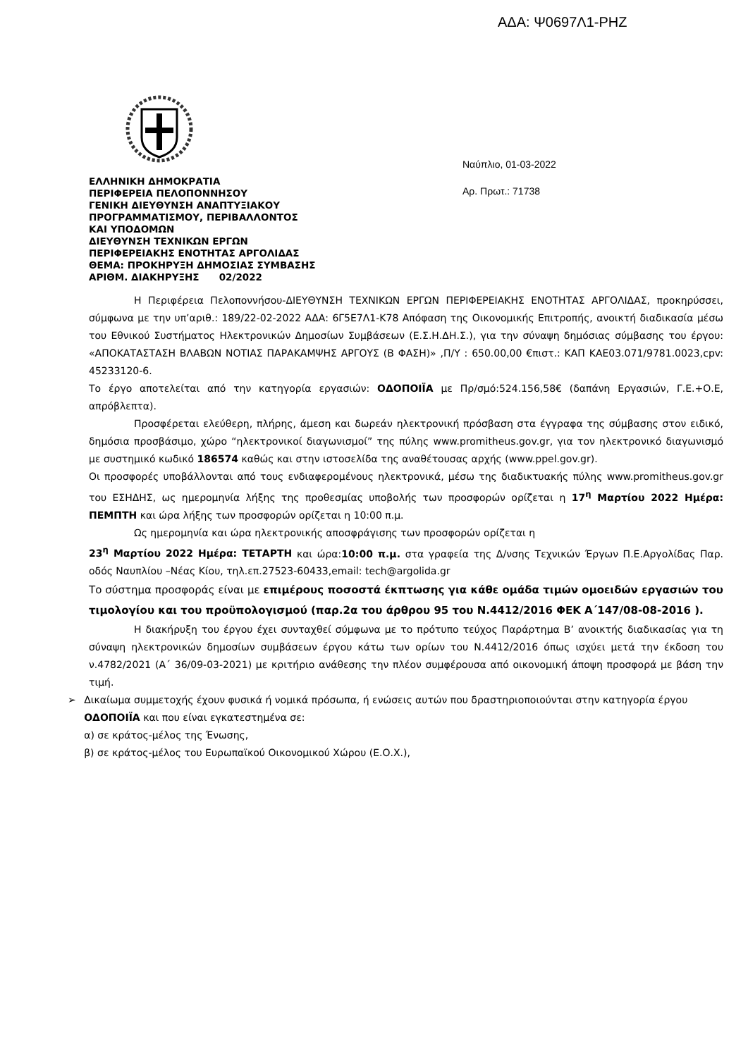ΑΔΑ: Ψ0697Λ1-ΡΗΖ
ΕΛΛΗΝΙΚΗ ΔΗΜΟΚΡΑΤΙΑ
ΠΕΡΙΦΕΡΕΙΑ ΠΕΛΟΠΟΝΝΗΣΟΥ
ΓΕΝΙΚΗ ΔΙΕΥΘΥΝΣΗ ΑΝΑΠΤΥΞΙΑΚΟΥ
ΠΡΟΓΡΑΜΜΑΤΙΣΜΟΥ, ΠΕΡΙΒΑΛΛΟΝΤΟΣ
ΚΑΙ ΥΠΟΔΟΜΩΝ
ΔΙΕΥΘΥΝΣΗ ΤΕΧΝΙΚΩΝ ΕΡΓΩΝ
ΠΕΡΙΦΕΡΕΙΑΚΗΣ ΕΝΟΤΗΤΑΣ ΑΡΓΟΛΙΔΑΣ
ΘΕΜΑ: ΠΡΟΚΗΡΥΞΗ ΔΗΜΟΣΙΑΣ ΣΥΜΒΑΣΗΣ
ΑΡΙΘΜ. ΔΙΑΚΗΡΥΞΗΣ 02/2022
Ναύπλιο, 01-03-2022
Αρ. Πρωτ.: 71738
Η Περιφέρεια Πελοποννήσου-ΔΙΕΥΘΥΝΣΗ ΤΕΧΝΙΚΩΝ ΕΡΓΩΝ ΠΕΡΙΦΕΡΕΙΑΚΗΣ ΕΝΟΤΗΤΑΣ ΑΡΓΟΛΙΔΑΣ, προκηρύσσει, σύμφωνα με την υπ’αριθ.: 189/22-02-2022 ΑΔΑ: 6Γ5Ε7Λ1-Κ78 Απόφαση της Οικονομικής Επιτροπής, ανοικτή διαδικασία μέσω του Εθνικού Συστήματος Ηλεκτρονικών Δημοσίων Συμβάσεων (Ε.Σ.Η.ΔΗ.Σ.), για την σύναψη δημόσιας σύμβασης του έργου: «ΑΠΟΚΑΤΑΣΤΑΣΗ ΒΛΑΒΩΝ ΝΟΤΙΑΣ ΠΑΡΑΚΑΜΨΗΣ ΑΡΓΟΥΣ (Β ΦΑΣΗ)» ,Π/Υ : 650.00,00 €πιστ.: ΚΑΠ ΚΑΕ03.071/9781.0023,cpv: 45233120-6.
Το έργο αποτελείται από την κατηγορία εργασιών: ΟΔΟΠΟΙΪΑ με Πρ/σμό:524.156,58€ (δαπάνη Εργασιών, Γ.Ε.+Ο.Ε, απρόβλεπτα).
Προσφέρεται ελεύθερη, πλήρης, άμεση και δωρεάν ηλεκτρονική πρόσβαση στα έγγραφα της σύμβασης στον ειδικό, δημόσια προσβάσιμο, χώρο “ηλεκτρονικοί διαγωνισμοί” της πύλης www.promitheus.gov.gr, για τον ηλεκτρονικό διαγωνισμό με συστημικό κωδικό 186574 καθώς και στην ιστοσελίδα της αναθέτουσας αρχής (www.ppel.gov.gr).
Οι προσφορές υποβάλλονται από τους ενδιαφερομένους ηλεκτρονικά, μέσω της διαδικτυακής πύλης www.promitheus.gov.gr του ΕΣΗΔΗΣ, ως ημερομηνία λήξης της προθεσμίας υποβολής των προσφορών ορίζεται η 17<sup>η</sup> Μαρτίου 2022 Ημέρα: ΠΕΜΠΤΗ και ώρα λήξης των προσφορών ορίζεται η 10:00 π.μ.
Ως ημερομηνία και ώρα ηλεκτρονικής αποσφράγισης των προσφορών ορίζεται η
23<sup>η</sup> Μαρτίου 2022 Ημέρα: ΤΕΤΑΡΤΗ και ώρα:10:00 π.μ. στα γραφεία της Δ/νσης Τεχνικών Έργων Π.Ε.Αργολίδας Παρ. οδός Ναυπλίου –Νέας Κίου, τηλ.επ.27523-60433,email: tech@argolida.gr
Το σύστημα προσφοράς είναι με επιμέρους ποσοστά έκπτωσης για κάθε ομάδα τιμών ομοειδών εργασιών του τιμολογίου και του προϋπολογισμού (παρ.2α του άρθρου 95 του Ν.4412/2016 ΦΕΚ Α΄147/08-08-2016 ).
Η διακήρυξη του έργου έχει συνταχθεί σύμφωνα με το πρότυπο τεύχος Παράρτημα Β’ ανοικτής διαδικασίας για τη σύναψη ηλεκτρονικών δημοσίων συμβάσεων έργου κάτω των ορίων του Ν.4412/2016 όπως ισχύει μετά την έκδοση του ν.4782/2021 (Α΄ 36/09-03-2021) με κριτήριο ανάθεσης την πλέον συμφέρουσα από οικονομική άποψη προσφορά με βάση την τιμή.
➢ Δικαίωμα συμμετοχής έχουν φυσικά ή νομικά πρόσωπα, ή ενώσεις αυτών που δραστηριοποιούνται στην κατηγορία έργου ΟΔΟΠΟΙΪΑ και που είναι εγκατεστημένα σε:
α) σε κράτος-μέλος της Ένωσης,
β) σε κράτος-μέλος του Ευρωπαϊκού Οικονομικού Χώρου (Ε.Ο.Χ.),